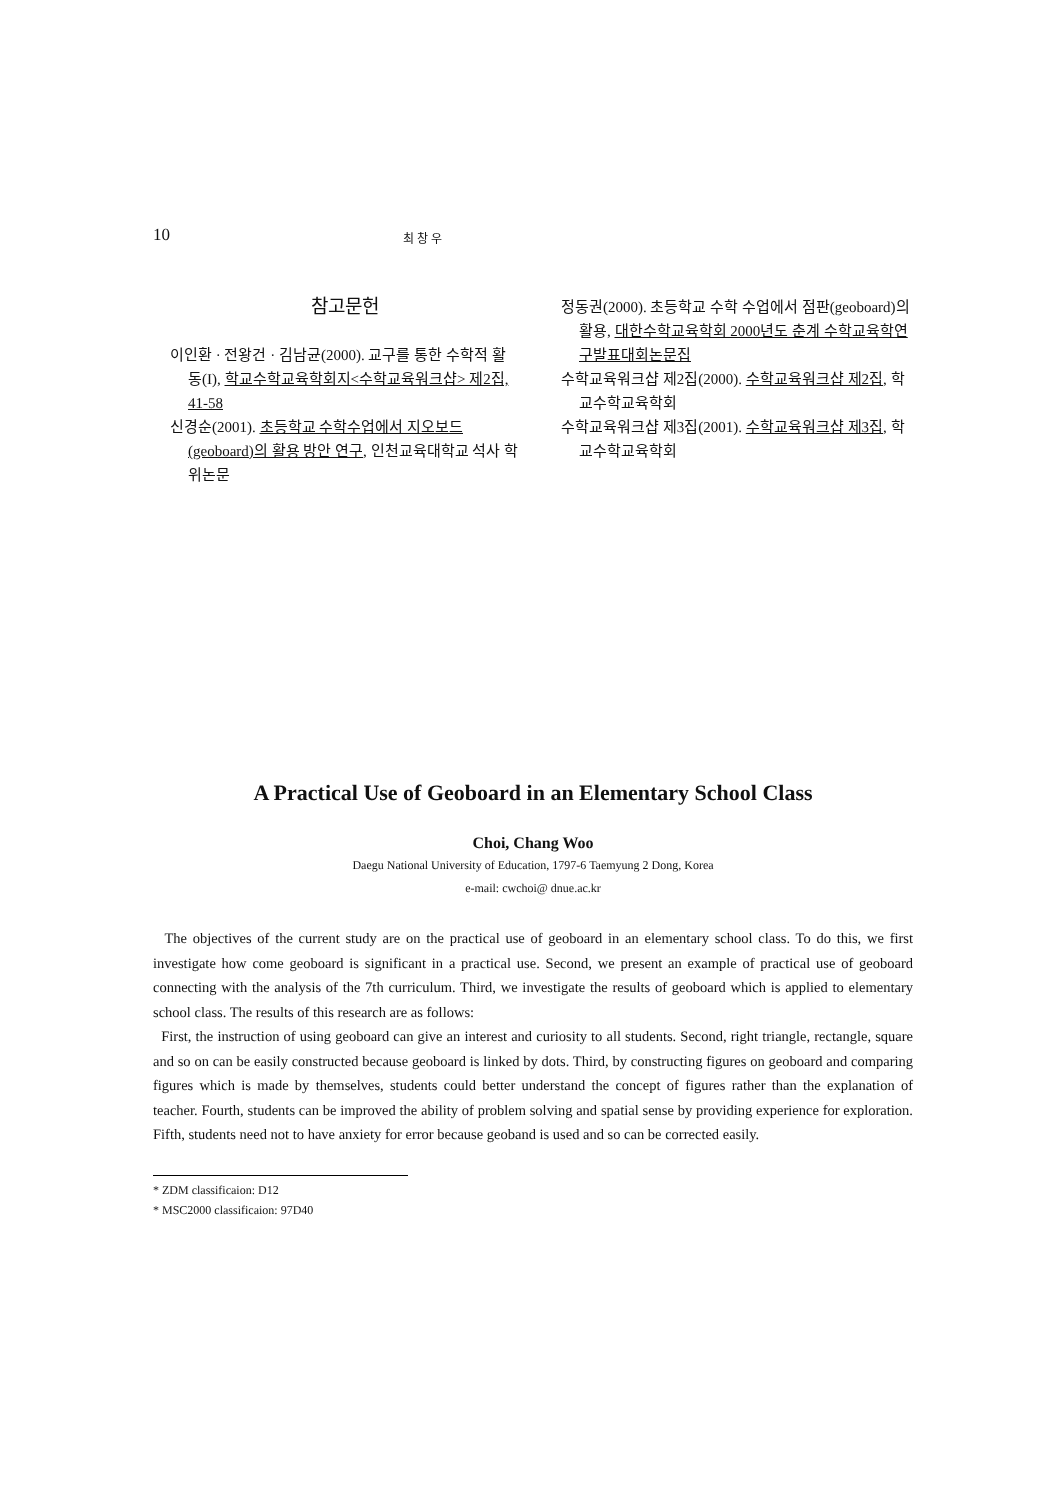10
최 창 우
참고문헌
이인환 · 전왕건 · 김남균(2000). 교구를 통한 수학적 활동(I), 학교수학교육학회지<수학교육워크샵> 제2집, 41-58
신경순(2001). 초등학교 수학수업에서 지오보드(geoboard)의 활용 방안 연구, 인천교육대학교 석사 학위논문
정동권(2000). 초등학교 수학 수업에서 점판(geoboard)의 활용, 대한수학교육학회 2000년도 춘계 수학교육학연구발표대회논문집
수학교육워크샵 제2집(2000). 수학교육워크샵 제2집, 학교수학교육학회
수학교육워크샵 제3집(2001). 수학교육워크샵 제3집, 학교수학교육학회
A Practical Use of Geoboard in an Elementary School Class
Choi, Chang Woo
Daegu National University of Education, 1797-6 Taemyung 2 Dong, Korea
e-mail: cwchoi@ dnue.ac.kr
The objectives of the current study are on the practical use of geoboard in an elementary school class. To do this, we first investigate how come geoboard is significant in a practical use. Second, we present an example of practical use of geoboard connecting with the analysis of the 7th curriculum. Third, we investigate the results of geoboard which is applied to elementary school class. The results of this research are as follows:
First, the instruction of using geoboard can give an interest and curiosity to all students. Second, right triangle, rectangle, square and so on can be easily constructed because geoboard is linked by dots. Third, by constructing figures on geoboard and comparing figures which is made by themselves, students could better understand the concept of figures rather than the explanation of teacher. Fourth, students can be improved the ability of problem solving and spatial sense by providing experience for exploration. Fifth, students need not to have anxiety for error because geoband is used and so can be corrected easily.
* ZDM classificaion: D12
* MSC2000 classificaion: 97D40